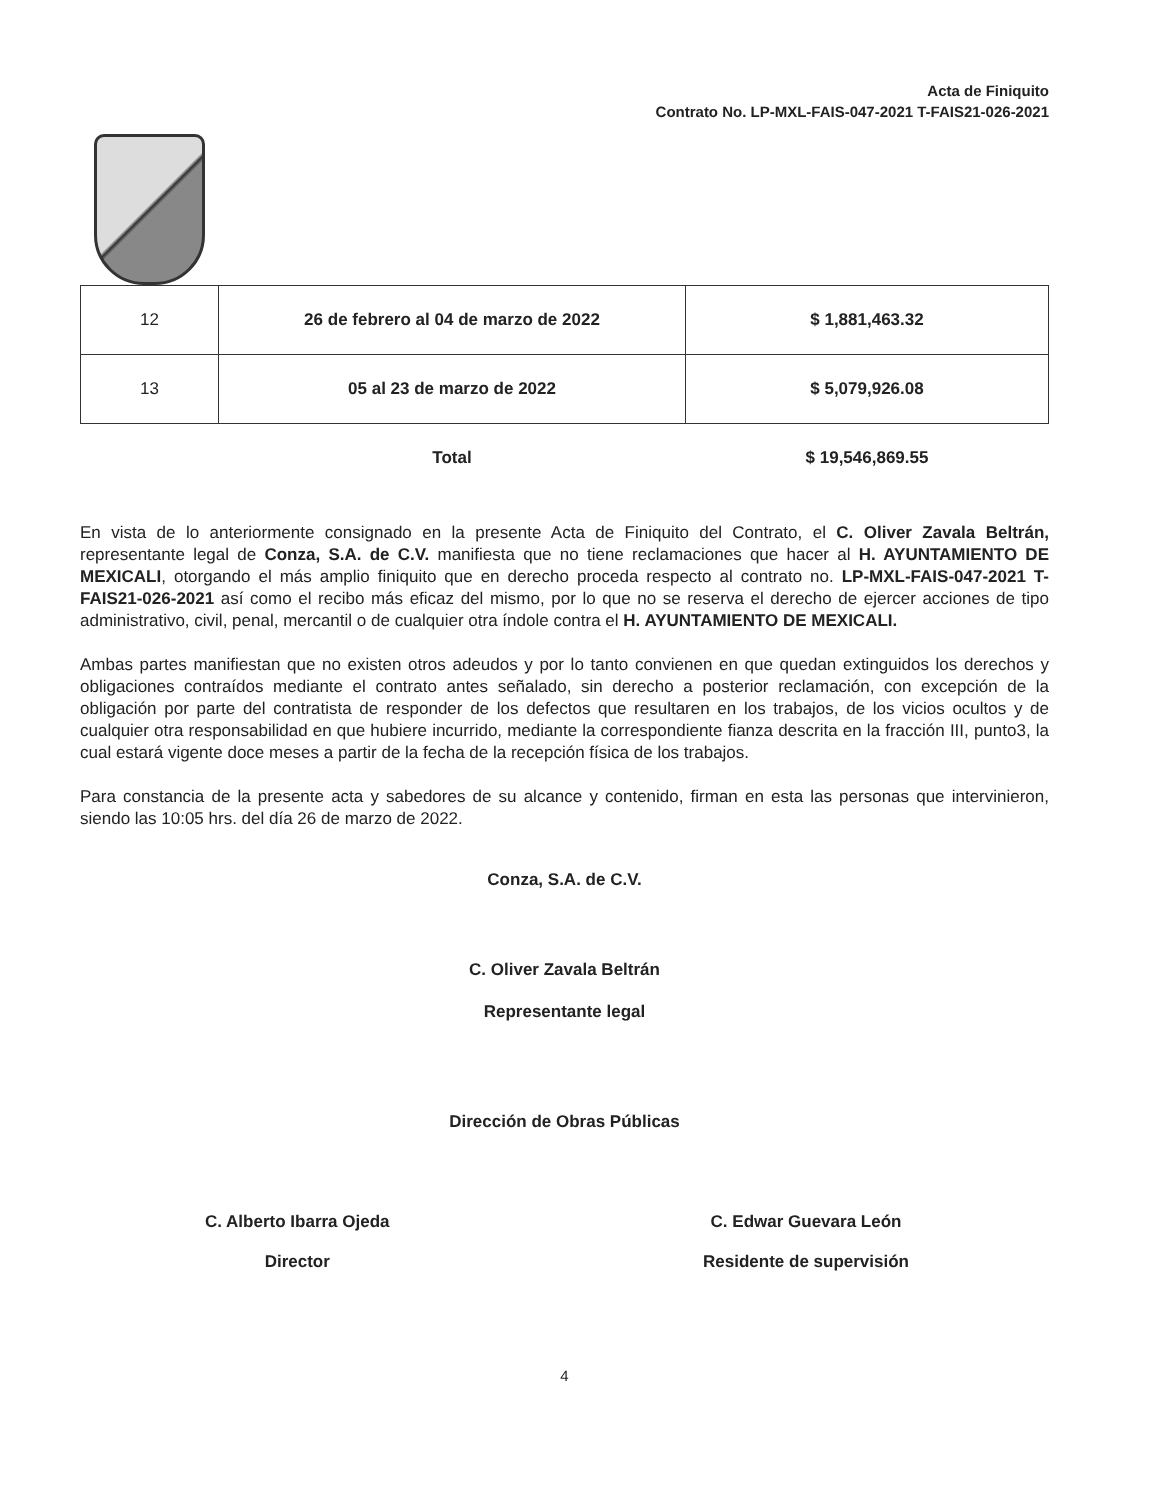Acta de Finiquito
Contrato No. LP-MXL-FAIS-047-2021 T-FAIS21-026-2021
| 12 | 26 de febrero al 04 de marzo de 2022 | $ 1,881,463.32 |
| 13 | 05 al 23 de marzo de 2022 | $ 5,079,926.08 |
| | Total | $ 19,546,869.55 |
En vista de lo anteriormente consignado en la presente Acta de Finiquito del Contrato, el C. Oliver Zavala Beltrán, representante legal de Conza, S.A. de C.V. manifiesta que no tiene reclamaciones que hacer al H. AYUNTAMIENTO DE MEXICALI, otorgando el más amplio finiquito que en derecho proceda respecto al contrato no. LP-MXL-FAIS-047-2021 T-FAIS21-026-2021 así como el recibo más eficaz del mismo, por lo que no se reserva el derecho de ejercer acciones de tipo administrativo, civil, penal, mercantil o de cualquier otra índole contra el H. AYUNTAMIENTO DE MEXICALI.
Ambas partes manifiestan que no existen otros adeudos y por lo tanto convienen en que quedan extinguidos los derechos y obligaciones contraídos mediante el contrato antes señalado, sin derecho a posterior reclamación, con excepción de la obligación por parte del contratista de responder de los defectos que resultaren en los trabajos, de los vicios ocultos y de cualquier otra responsabilidad en que hubiere incurrido, mediante la correspondiente fianza descrita en la fracción III, punto3, la cual estará vigente doce meses a partir de la fecha de la recepción física de los trabajos.
Para constancia de la presente acta y sabedores de su alcance y contenido, firman en esta las personas que intervinieron, siendo las 10:05 hrs. del día 26 de marzo de 2022.
Conza, S.A. de C.V.
C. Oliver Zavala Beltrán
Representante legal
Dirección de Obras Públicas
C. Alberto Ibarra Ojeda
Director
C. Edwar Guevara León
Residente de supervisión
4